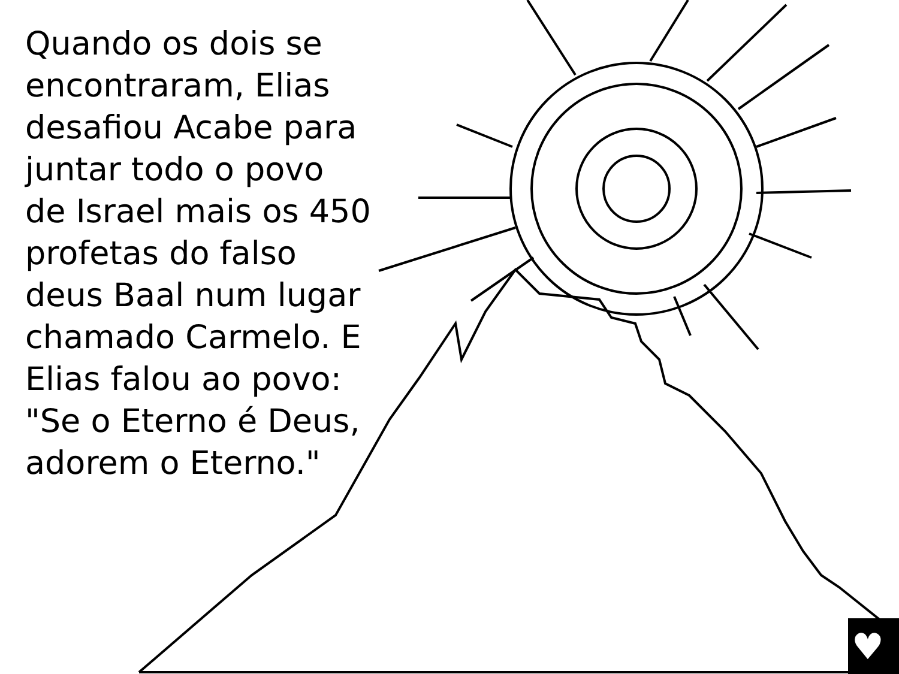♥
Quando os dois se encontraram, Elias desafiou Acabe para juntar todo o povo de Israel mais os 450 profetas do falso deus Baal num lugar chamado Carmelo. E Elias falou ao povo: "Se o Eterno é Deus, adorem o Eterno."